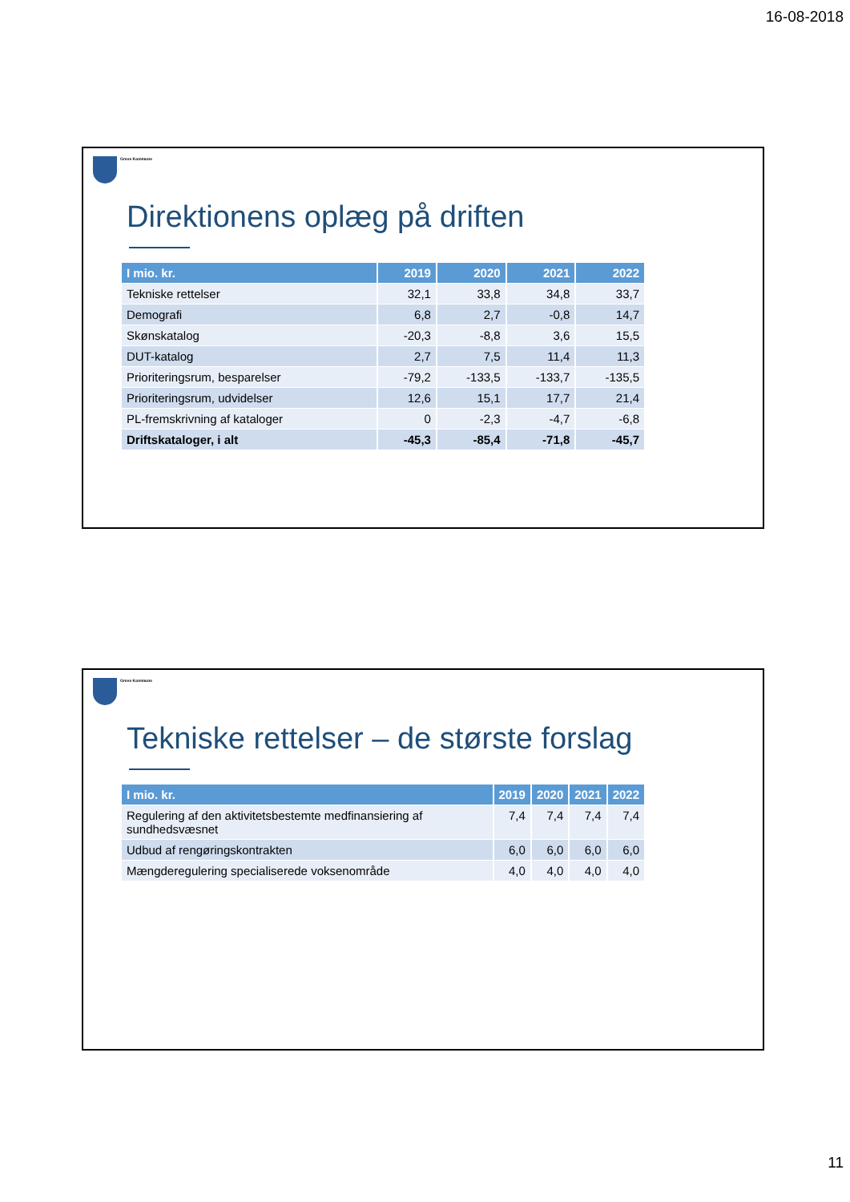16-08-2018
Greve Kommune
Direktionens oplæg på driften
| I mio. kr. | 2019 | 2020 | 2021 | 2022 |
| --- | --- | --- | --- | --- |
| Tekniske rettelser | 32,1 | 33,8 | 34,8 | 33,7 |
| Demografi | 6,8 | 2,7 | -0,8 | 14,7 |
| Skønskatalog | -20,3 | -8,8 | 3,6 | 15,5 |
| DUT-katalog | 2,7 | 7,5 | 11,4 | 11,3 |
| Prioriteringsrum, besparelser | -79,2 | -133,5 | -133,7 | -135,5 |
| Prioriteringsrum, udvidelser | 12,6 | 15,1 | 17,7 | 21,4 |
| PL-fremskrivning af kataloger | 0 | -2,3 | -4,7 | -6,8 |
| Driftskataloger, i alt | -45,3 | -85,4 | -71,8 | -45,7 |
Greve Kommune
Tekniske rettelser – de største forslag
| I mio. kr. | 2019 | 2020 | 2021 | 2022 |
| --- | --- | --- | --- | --- |
| Regulering af den aktivitetsbestemte medfinansiering af sundhedsvæsnet | 7,4 | 7,4 | 7,4 | 7,4 |
| Udbud af rengøringskontrakten | 6,0 | 6,0 | 6,0 | 6,0 |
| Mængderegulering specialiserede voksenområde | 4,0 | 4,0 | 4,0 | 4,0 |
11